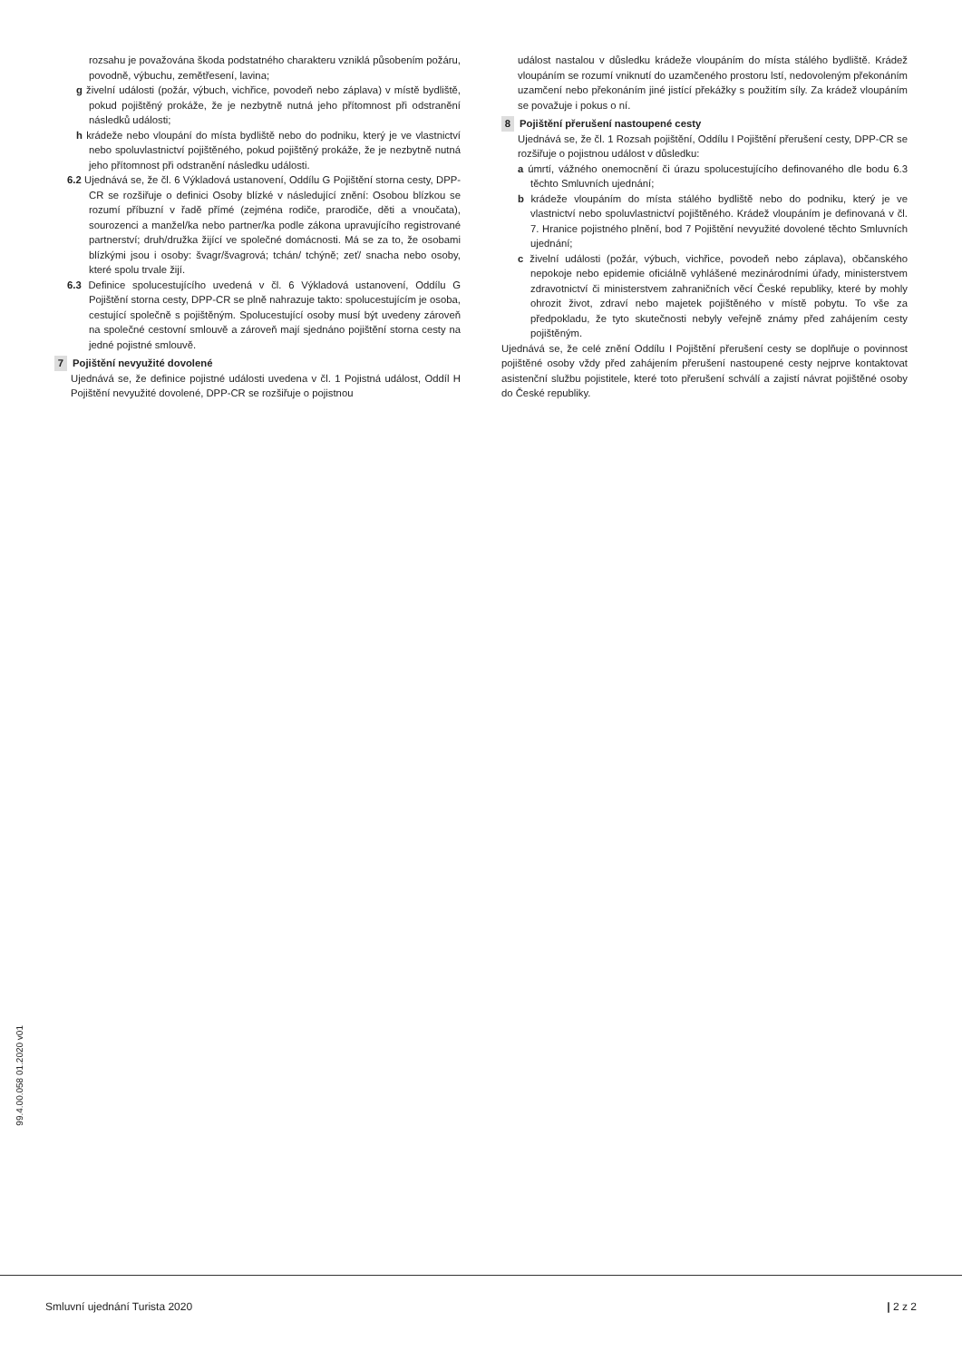rozsahu je považována škoda podstatného charakteru vzniklá působením požáru, povodně, výbuchu, zemětřesení, lavina;
g živelní události (požár, výbuch, vichřice, povodeň nebo záplava) v místě bydliště, pokud pojištěný prokáže, že je nezbytně nutná jeho přítomnost při odstranění následků události;
h krádeže nebo vloupání do místa bydliště nebo do podniku, který je ve vlastnictví nebo spoluvlastnictví pojištěného, pokud pojištěný prokáže, že je nezbytně nutná jeho přítomnost při odstranění následku události.
6.2 Ujednává se, že čl. 6 Výkladová ustanovení, Oddílu G Pojištění storna cesty, DPP-CR se rozšiřuje o definici Osoby blízké v následující znění: Osobou blízkou se rozumí příbuzní v řadě přímé (zejména rodiče, prarodiče, děti a vnoučata), sourozenci a manžel/ka nebo partner/ka podle zákona upravujícího registrované partnerství; druh/družka žijící ve společné domácnosti. Má se za to, že osobami blízkými jsou i osoby: švagr/švagrová; tchán/ tchýně; zeť/ snacha nebo osoby, které spolu trvale žijí.
6.3 Definice spolucestujícího uvedená v čl. 6 Výkladová ustanovení, Oddílu G Pojištění storna cesty, DPP-CR se plně nahrazuje takto: spolucestujícím je osoba, cestující společně s pojištěným. Spolucestující osoby musí být uvedeny zároveň na společné cestovní smlouvě a zároveň mají sjednáno pojištění storna cesty na jedné pojistné smlouvě.
7 Pojištění nevyužité dovolené
Ujednává se, že definice pojistné události uvedena v čl. 1 Pojistná událost, Oddíl H Pojištění nevyužité dovolené, DPP-CR se rozšiřuje o pojistnou
událost nastalou v důsledku krádeže vloupáním do místa stálého bydliště. Krádež vloupáním se rozumí vniknutí do uzamčeného prostoru lstí, nedovoleným překonáním uzamčení nebo překonáním jiné jistící překážky s použitím síly. Za krádež vloupáním se považuje i pokus o ní.
8 Pojištění přerušení nastoupené cesty
Ujednává se, že čl. 1 Rozsah pojištění, Oddílu I Pojištění přerušení cesty, DPP-CR se rozšiřuje o pojistnou událost v důsledku:
a úmrtí, vážného onemocnění či úrazu spolucestujícího definovaného dle bodu 6.3 těchto Smluvních ujednání;
b krádeže vloupáním do místa stálého bydliště nebo do podniku, který je ve vlastnictví nebo spoluvlastnictví pojištěného. Krádež vloupáním je definovaná v čl. 7. Hranice pojistného plnění, bod 7 Pojištění nevyužité dovolené těchto Smluvních ujednání;
c živelní události (požár, výbuch, vichřice, povodeň nebo záplava), občanského nepokoje nebo epidemie oficiálně vyhlášené mezinárodními úřady, ministerstvem zdravotnictví či ministerstvem zahraničních věcí České republiky, které by mohly ohrozit život, zdraví nebo majetek pojištěného v místě pobytu. To vše za předpokladu, že tyto skutečnosti nebyly veřejně známy před zahájením cesty pojištěným.
Ujednává se, že celé znění Oddílu I Pojištění přerušení cesty se doplňuje o povinnost pojištěné osoby vždy před zahájením přerušení nastoupené cesty nejprve kontaktovat asistenční službu pojistitele, které toto přerušení schválí a zajistí návrat pojištěné osoby do České republiky.
99.4.00.058 01.2020 v01
Smluvní ujednání Turista 2020 | 2 z 2